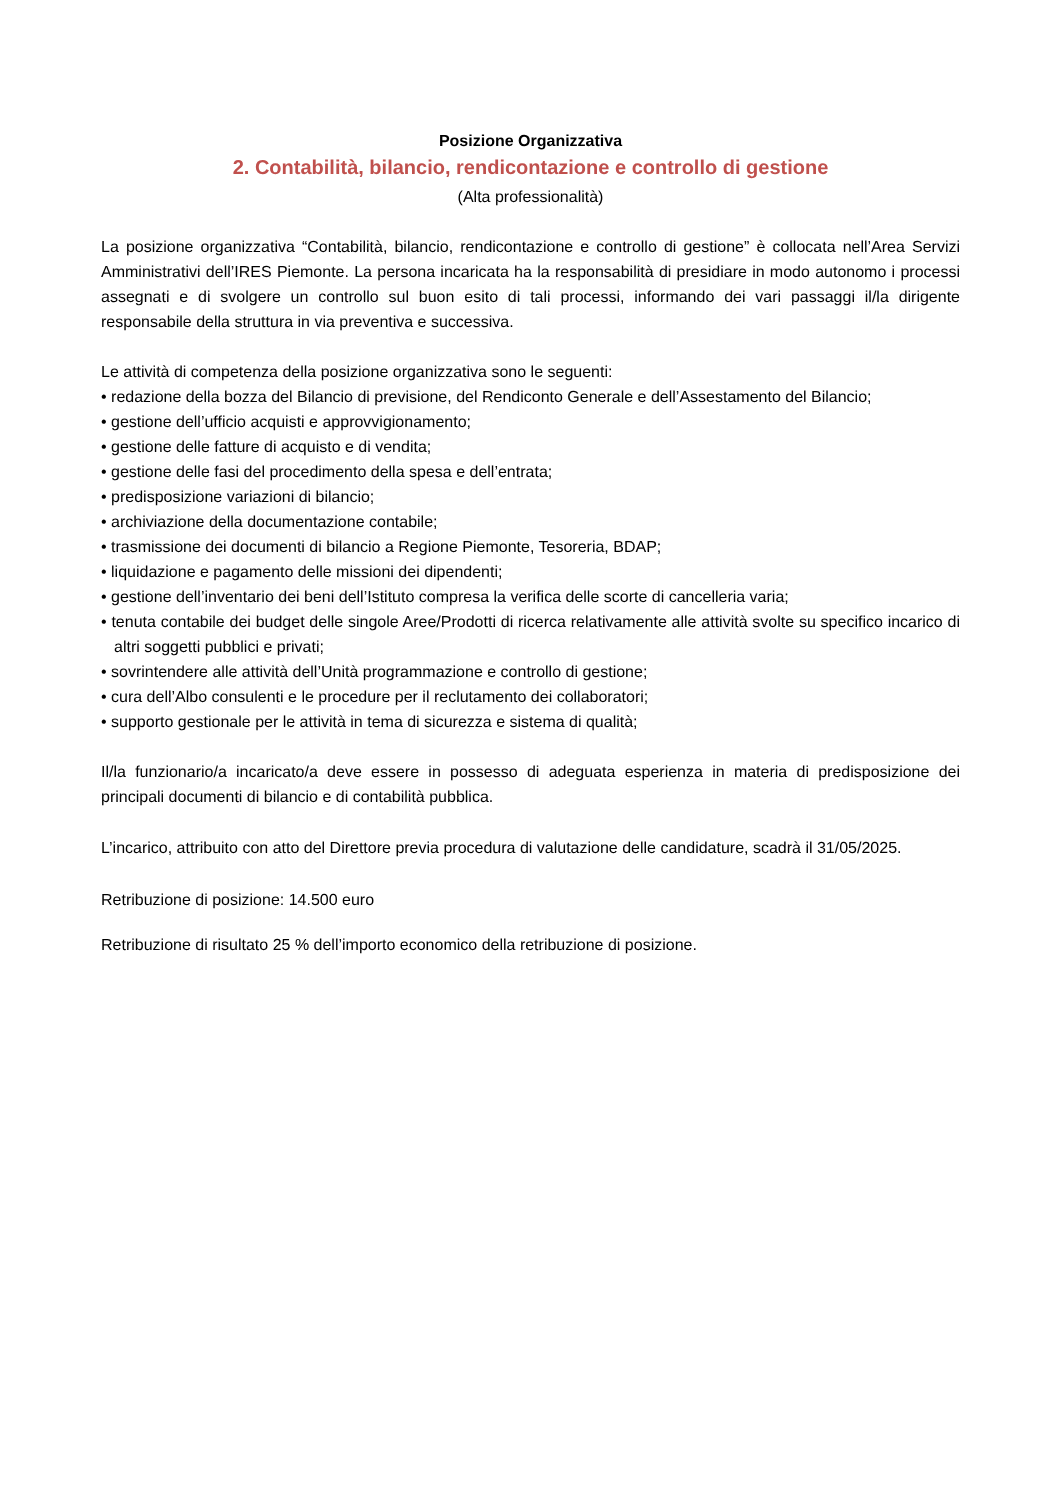Posizione Organizzativa
2. Contabilità, bilancio, rendicontazione e controllo di gestione
(Alta professionalità)
La posizione organizzativa “Contabilità, bilancio, rendicontazione e controllo di gestione” è collocata nell’Area Servizi Amministrativi dell’IRES Piemonte. La persona incaricata ha la responsabilità di presidiare in modo autonomo i processi assegnati e di svolgere un controllo sul buon esito di tali processi, informando dei vari passaggi il/la dirigente responsabile della struttura in via preventiva e successiva.
Le attività di competenza della posizione organizzativa sono le seguenti:
• redazione della bozza del Bilancio di previsione, del Rendiconto Generale e dell’Assestamento del Bilancio;
• gestione dell’ufficio acquisti e approvvigionamento;
• gestione delle fatture di acquisto e di vendita;
• gestione delle fasi del procedimento della spesa e dell’entrata;
• predisposizione variazioni di bilancio;
• archiviazione della documentazione contabile;
• trasmissione dei documenti di bilancio a Regione Piemonte, Tesoreria, BDAP;
• liquidazione e pagamento delle missioni dei dipendenti;
• gestione dell’inventario dei beni dell’Istituto compresa la verifica delle scorte di cancelleria varia;
• tenuta contabile dei budget delle singole Aree/Prodotti di ricerca relativamente alle attività svolte su specifico incarico di altri soggetti pubblici e privati;
• sovrintendere alle attività dell’Unità programmazione e controllo di gestione;
• cura dell’Albo consulenti e le procedure per il reclutamento dei collaboratori;
• supporto gestionale per le attività in tema di sicurezza e sistema di qualità;
Il/la funzionario/a incaricato/a deve essere in possesso di adeguata esperienza in materia di predisposizione dei principali documenti di bilancio e di contabilità pubblica.
L’incarico, attribuito con atto del Direttore previa procedura di valutazione delle candidature, scadrà il 31/05/2025.
Retribuzione di posizione: 14.500 euro
Retribuzione di risultato 25 % dell’importo economico della retribuzione di posizione.